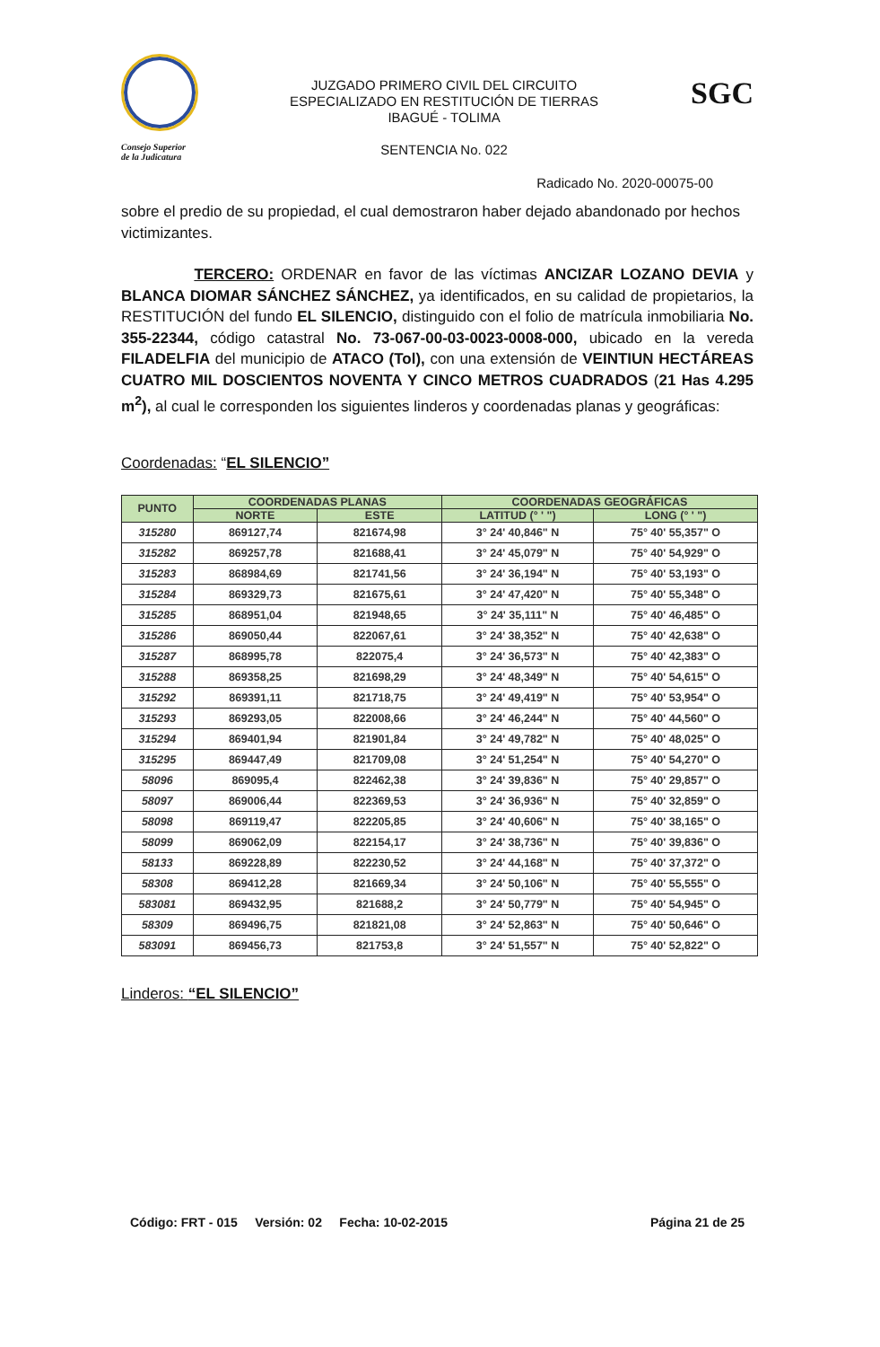Consejo Superior
de la Judicatura
JUZGADO PRIMERO CIVIL DEL CIRCUITO
ESPECIALIZADO EN RESTITUCIÓN DE TIERRAS
IBAGUÉ - TOLIMA
SENTENCIA No. 022
SGC
Radicado No. 2020-00075-00
sobre el predio de su propiedad, el cual demostraron haber dejado abandonado por hechos victimizantes.
TERCERO: ORDENAR en favor de las víctimas ANCIZAR LOZANO DEVIA y BLANCA DIOMAR SÁNCHEZ SÁNCHEZ, ya identificados, en su calidad de propietarios, la RESTITUCIÓN del fundo EL SILENCIO, distinguido con el folio de matrícula inmobiliaria No. 355-22344, código catastral No. 73-067-00-03-0023-0008-000, ubicado en la vereda FILADELFIA del municipio de ATACO (Tol), con una extensión de VEINTIUN HECTÁREAS CUATRO MIL DOSCIENTOS NOVENTA Y CINCO METROS CUADRADOS (21 Has 4.295 m<sup>2</sup>), al cual le corresponden los siguientes linderos y coordenadas planas y geográficas:
Coordenadas: “EL SILENCIO”
| PUNTO | COORDENADAS PLANAS | | COORDENADAS GEOGRÁFICAS | |
| --- | --- | --- | --- | --- |
| | NORTE | ESTE | LATITUD (° ' ") | LONG (° ' ") |
| 315280 | 869127,74 | 821674,98 | 3° 24' 40,846" N | 75° 40' 55,357" O |
| 315282 | 869257,78 | 821688,41 | 3° 24' 45,079" N | 75° 40' 54,929" O |
| 315283 | 868984,69 | 821741,56 | 3° 24' 36,194" N | 75° 40' 53,193" O |
| 315284 | 869329,73 | 821675,61 | 3° 24' 47,420" N | 75° 40' 55,348" O |
| 315285 | 868951,04 | 821948,65 | 3° 24' 35,111" N | 75° 40' 46,485" O |
| 315286 | 869050,44 | 822067,61 | 3° 24' 38,352" N | 75° 40' 42,638" O |
| 315287 | 868995,78 | 822075,4 | 3° 24' 36,573" N | 75° 40' 42,383" O |
| 315288 | 869358,25 | 821698,29 | 3° 24' 48,349" N | 75° 40' 54,615" O |
| 315292 | 869391,11 | 821718,75 | 3° 24' 49,419" N | 75° 40' 53,954" O |
| 315293 | 869293,05 | 822008,66 | 3° 24' 46,244" N | 75° 40' 44,560" O |
| 315294 | 869401,94 | 821901,84 | 3° 24' 49,782" N | 75° 40' 48,025" O |
| 315295 | 869447,49 | 821709,08 | 3° 24' 51,254" N | 75° 40' 54,270" O |
| 58096 | 869095,4 | 822462,38 | 3° 24' 39,836" N | 75° 40' 29,857" O |
| 58097 | 869006,44 | 822369,53 | 3° 24' 36,936" N | 75° 40' 32,859" O |
| 58098 | 869119,47 | 822205,85 | 3° 24' 40,606" N | 75° 40' 38,165" O |
| 58099 | 869062,09 | 822154,17 | 3° 24' 38,736" N | 75° 40' 39,836" O |
| 58133 | 869228,89 | 822230,52 | 3° 24' 44,168" N | 75° 40' 37,372" O |
| 58308 | 869412,28 | 821669,34 | 3° 24' 50,106" N | 75° 40' 55,555" O |
| 583081 | 869432,95 | 821688,2 | 3° 24' 50,779" N | 75° 40' 54,945" O |
| 58309 | 869496,75 | 821821,08 | 3° 24' 52,863" N | 75° 40' 50,646" O |
| 583091 | 869456,73 | 821753,8 | 3° 24' 51,557" N | 75° 40' 52,822" O |
Linderos: “EL SILENCIO”
Código: FRT - 015 Versión: 02 Fecha: 10-02-2015 Página 21 de 25